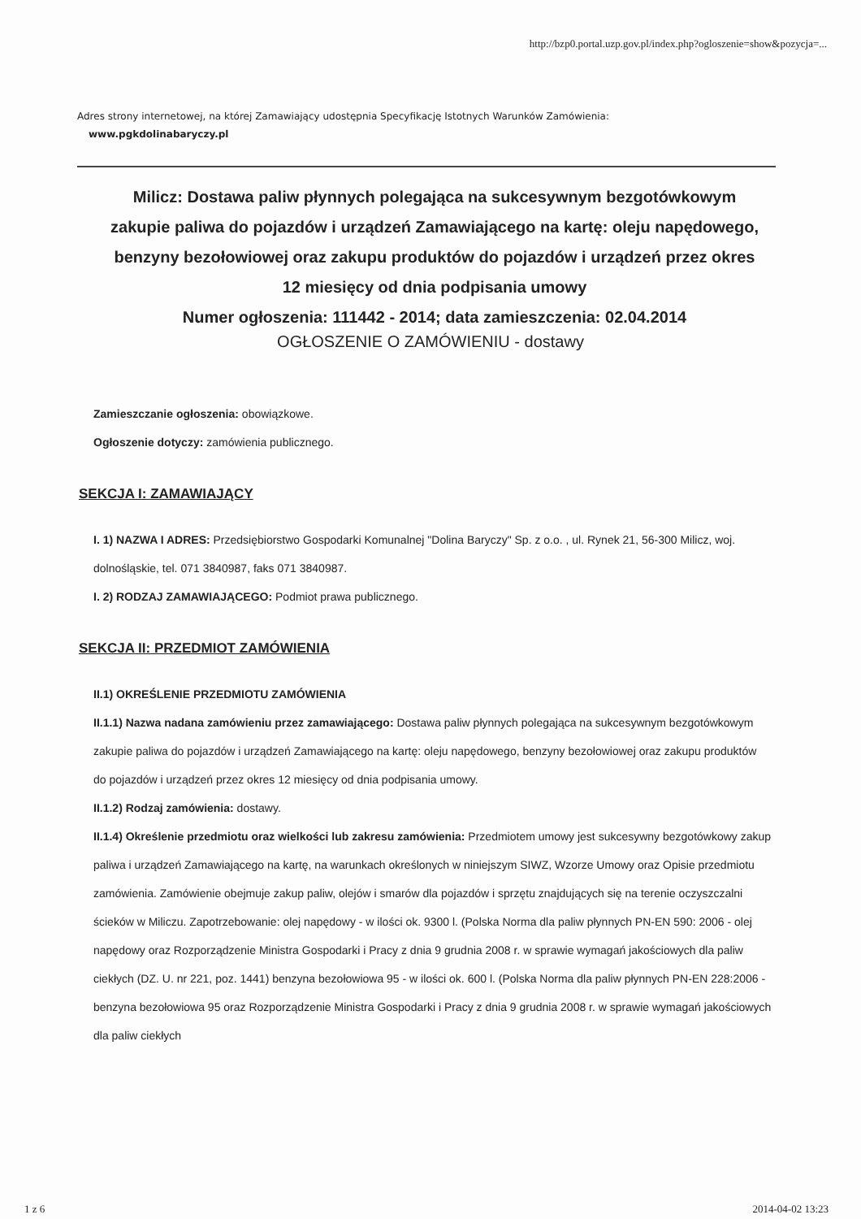http://bzp0.portal.uzp.gov.pl/index.php?ogloszenie=show&pozycja=...
Adres strony internetowej, na której Zamawiający udostępnia Specyfikację Istotnych Warunków Zamówienia:
www.pgkdolinabaryczy.pl
Milicz: Dostawa paliw płynnych polegająca na sukcesywnym bezgotówkowym zakupie paliwa do pojazdów i urządzeń Zamawiającego na kartę: oleju napędowego, benzyny bezołowiowej oraz zakupu produktów do pojazdów i urządzeń przez okres 12 miesięcy od dnia podpisania umowy
Numer ogłoszenia: 111442 - 2014; data zamieszczenia: 02.04.2014
OGŁOSZENIE O ZAMÓWIENIU - dostawy
Zamieszczanie ogłoszenia: obowiązkowe.
Ogłoszenie dotyczy: zamówienia publicznego.
SEKCJA I: ZAMAWIAJĄCY
I. 1) NAZWA I ADRES: Przedsiębiorstwo Gospodarki Komunalnej "Dolina Baryczy" Sp. z o.o. , ul. Rynek 21, 56-300 Milicz, woj. dolnośląskie, tel. 071 3840987, faks 071 3840987.
I. 2) RODZAJ ZAMAWIAJĄCEGO: Podmiot prawa publicznego.
SEKCJA II: PRZEDMIOT ZAMÓWIENIA
II.1) OKREŚLENIE PRZEDMIOTU ZAMÓWIENIA
II.1.1) Nazwa nadana zamówieniu przez zamawiającego: Dostawa paliw płynnych polegająca na sukcesywnym bezgotówkowym zakupie paliwa do pojazdów i urządzeń Zamawiającego na kartę: oleju napędowego, benzyny bezołowiowej oraz zakupu produktów do pojazdów i urządzeń przez okres 12 miesięcy od dnia podpisania umowy.
II.1.2) Rodzaj zamówienia: dostawy.
II.1.4) Określenie przedmiotu oraz wielkości lub zakresu zamówienia: Przedmiotem umowy jest sukcesywny bezgotówkowy zakup paliwa i urządzeń Zamawiającego na kartę, na warunkach określonych w niniejszym SIWZ, Wzorze Umowy oraz Opisie przedmiotu zamówienia. Zamówienie obejmuje zakup paliw, olejów i smarów dla pojazdów i sprzętu znajdujących się na terenie oczyszczalni ścieków w Miliczu. Zapotrzebowanie: olej napędowy - w ilości ok. 9300 l. (Polska Norma dla paliw płynnych PN-EN 590: 2006 - olej napędowy oraz Rozporządzenie Ministra Gospodarki i Pracy z dnia 9 grudnia 2008 r. w sprawie wymagań jakościowych dla paliw ciekłych (DZ. U. nr 221, poz. 1441) benzyna bezołowiowa 95 - w ilości ok. 600 l. (Polska Norma dla paliw płynnych PN-EN 228:2006 - benzyna bezołowiowa 95 oraz Rozporządzenie Ministra Gospodarki i Pracy z dnia 9 grudnia 2008 r. w sprawie wymagań jakościowych dla paliw ciekłych
1 z 6 2014-04-02 13:23